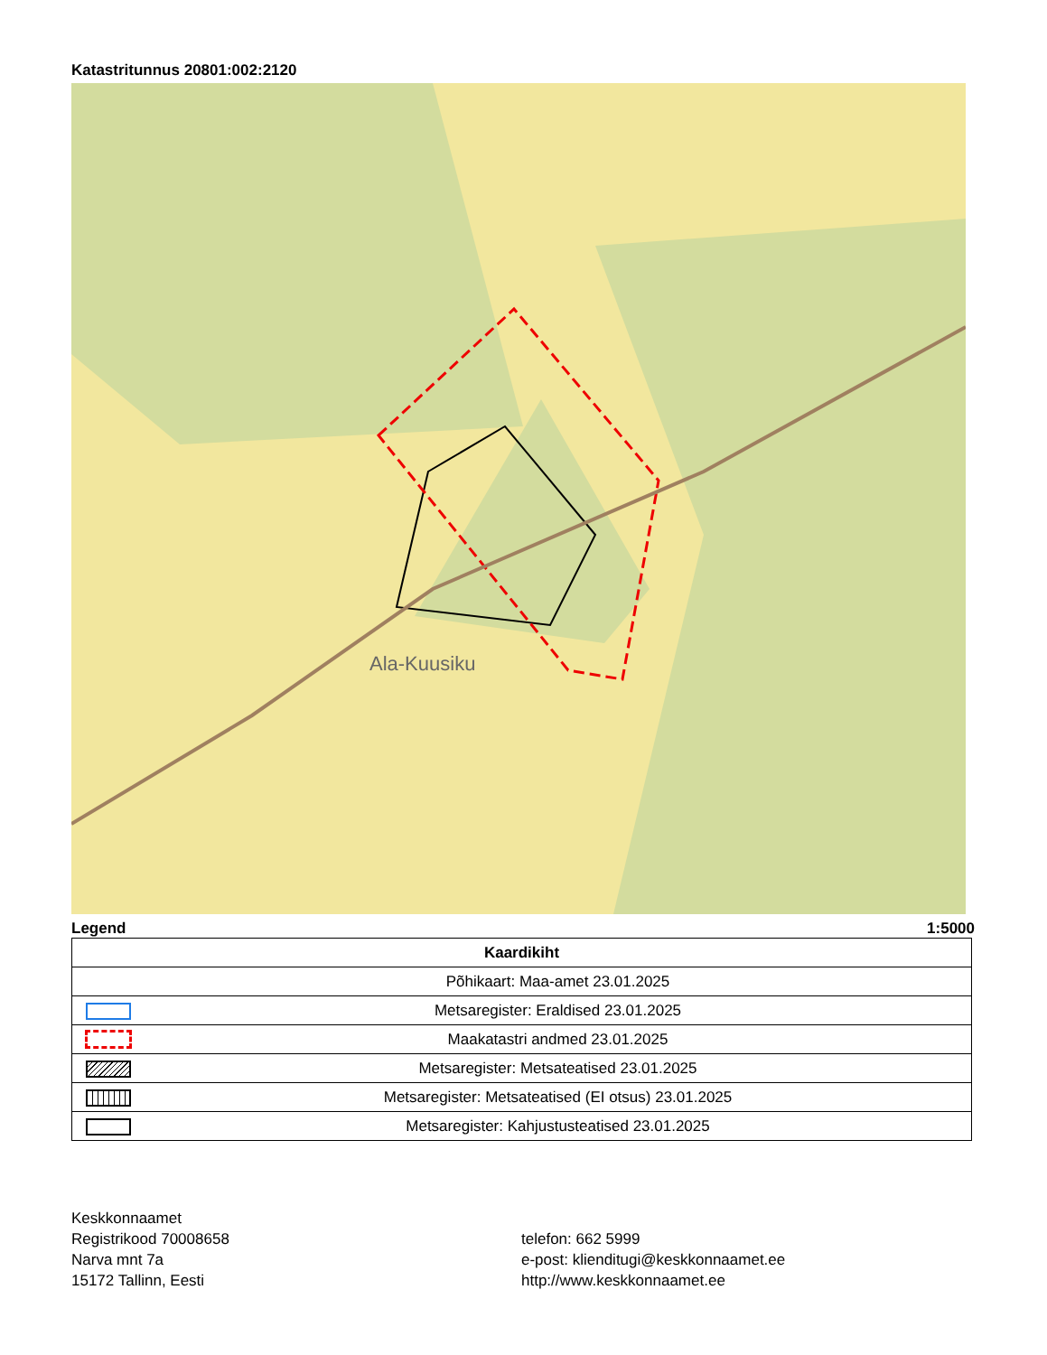Katastritunnus 20801:002:2120
Ala-Kuusiku
Legend 1:5000
| Kaardikiht | |
| --- | --- |
| | Põhikaart: Maa-amet 23.01.2025 |
| | Metsaregister: Eraldised 23.01.2025 |
| | Maakatastri andmed 23.01.2025 |
| | Metsaregister: Metsateatised 23.01.2025 |
| | Metsaregister: Metsateatised (EI otsus) 23.01.2025 |
| | Metsaregister: Kahjustusteatised 23.01.2025 |
Keskkonnaamet
Registrikood 70008658
Narva mnt 7a
15172 Tallinn, Eesti
telefon: 662 5999
e-post: klienditugi@keskkonnaamet.ee
http://www.keskkonnaamet.ee